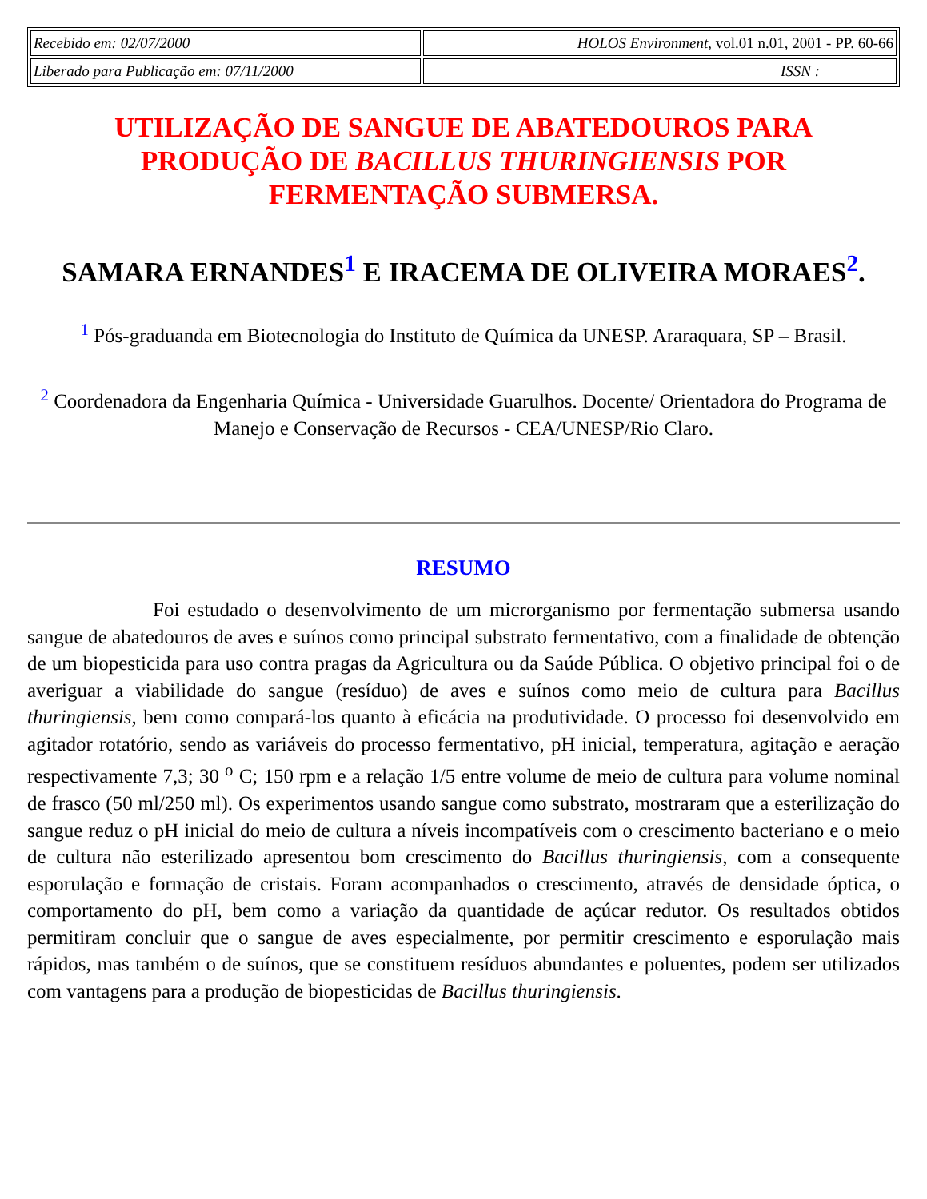| Recebido em: 02/07/2000 | HOLOS Environment , vol.01 n.01, 2001 - PP. 60-66 |
| Liberado para Publicação em: 07/11/2000 | ISSN : |
UTILIZAÇÃO DE SANGUE DE ABATEDOUROS PARA PRODUÇÃO DE BACILLUS THURINGIENSIS POR FERMENTAÇÃO SUBMERSA.
SAMARA ERNANDES<sup>1</sup> E IRACEMA DE OLIVEIRA MORAES<sup>2</sup>.
<sup>1</sup> Pós-graduanda em Biotecnologia do Instituto de Química da UNESP. Araraquara, SP – Brasil.
<sup>2</sup> Coordenadora da Engenharia Química - Universidade Guarulhos. Docente/ Orientadora do Programa de Manejo e Conservação de Recursos - CEA/UNESP/Rio Claro.
RESUMO
Foi estudado o desenvolvimento de um microrganismo por fermentação submersa usando sangue de abatedouros de aves e suínos como principal substrato fermentativo, com a finalidade de obtenção de um biopesticida para uso contra pragas da Agricultura ou da Saúde Pública. O objetivo principal foi o de averiguar a viabilidade do sangue (resíduo) de aves e suínos como meio de cultura para Bacillus thuringiensis, bem como compará-los quanto à eficácia na produtividade. O processo foi desenvolvido em agitador rotatório, sendo as variáveis do processo fermentativo, pH inicial, temperatura, agitação e aeração respectivamente 7,3; 30 <sup>o</sup> C; 150 rpm e a relação 1/5 entre volume de meio de cultura para volume nominal de frasco (50 ml/250 ml). Os experimentos usando sangue como substrato, mostraram que a esterilização do sangue reduz o pH inicial do meio de cultura a níveis incompatíveis com o crescimento bacteriano e o meio de cultura não esterilizado apresentou bom crescimento do Bacillus thuringiensis, com a consequente esporulação e formação de cristais. Foram acompanhados o crescimento, através de densidade óptica, o comportamento do pH, bem como a variação da quantidade de açúcar redutor. Os resultados obtidos permitiram concluir que o sangue de aves especialmente, por permitir crescimento e esporulação mais rápidos, mas também o de suínos, que se constituem resíduos abundantes e poluentes, podem ser utilizados com vantagens para a produção de biopesticidas de Bacillus thuringiensis.